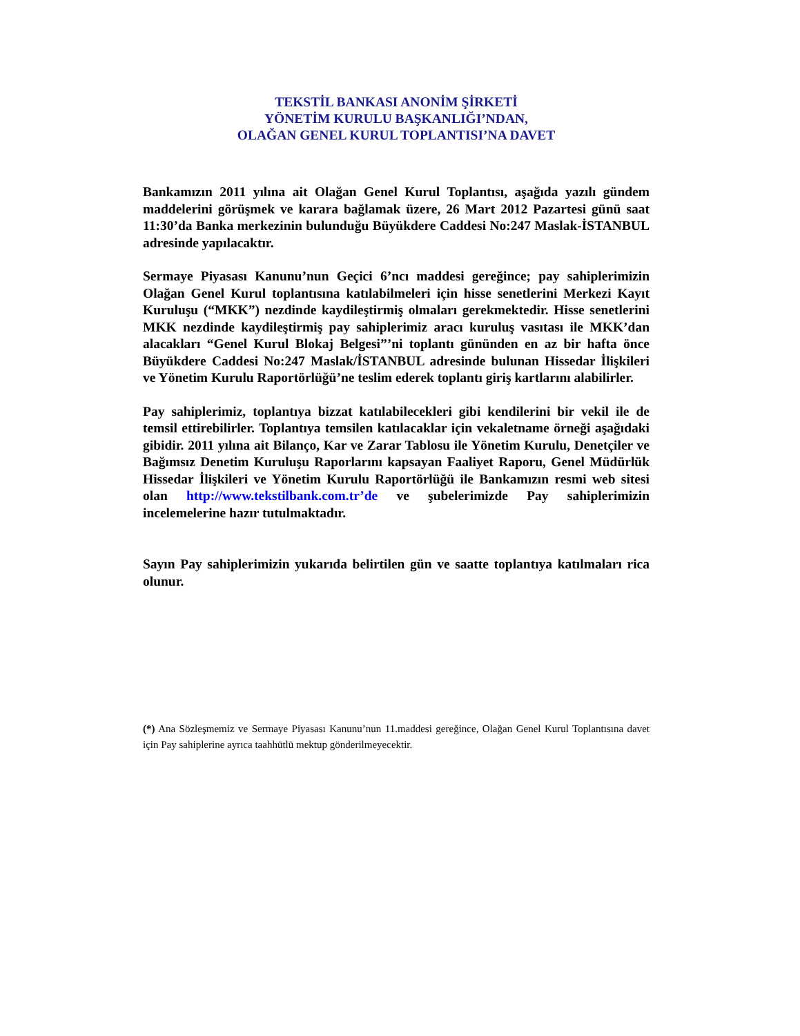TEKSTİL BANKASI ANONİM ŞİRKETİ
YÖNETİM KURULU BAŞKANLIĞI’NDAN,
OLAĞAN GENEL KURUL TOPLANTISI’NA DAVET
Bankamızın 2011 yılına ait Olağan Genel Kurul Toplantısı, aşağıda yazılı gündem maddelerini görüşmek ve karara bağlamak üzere, 26 Mart 2012 Pazartesi günü saat 11:30’da Banka merkezinin bulunduğu Büyükdere Caddesi No:247 Maslak-İSTANBUL adresinde yapılacaktır.
Sermaye Piyasası Kanunu’nun Geçici 6’ncı maddesi gereğince; pay sahiplerimizin Olağan Genel Kurul toplantısına katılabilmeleri için hisse senetlerini Merkezi Kayıt Kuruluşu (“MKK”) nezdinde kaydileştirmiş olmaları gerekmektedir. Hisse senetlerini MKK nezdinde kaydileştirmiş pay sahiplerimiz aracı kuruluş vasıtası ile MKK’dan alacakları “Genel Kurul Blokaj Belgesi”’ni toplantı gününden en az bir hafta önce Büyükdere Caddesi No:247 Maslak/İSTANBUL adresinde bulunan Hissedar İlişkileri ve Yönetim Kurulu Raportörlüğü’ne teslim ederek toplantı giriş kartlarını alabilirler.
Pay sahiplerimiz, toplantıya bizzat katılabilecekleri gibi kendilerini bir vekil ile de temsil ettirebilirler. Toplantıya temsilen katılacaklar için vekaletname örneği aşağıdaki gibidir. 2011 yılına ait Bilanço, Kar ve Zarar Tablosu ile Yönetim Kurulu, Denetçiler ve Bağımsız Denetim Kuruluşu Raporlarını kapsayan Faaliyet Raporu, Genel Müdürlük Hissedar İlişkileri ve Yönetim Kurulu Raportörlüğü ile Bankamızın resmi web sitesi olan http://www.tekstilbank.com.tr’de ve şubelerimizde Pay sahiplerimizin incelemelerine hazır tutulmaktadır.
Sayın Pay sahiplerimizin yukarıda belirtilen gün ve saatte toplantıya katılmaları rica olunur.
(*) Ana Sözleşmemiz ve Sermaye Piyasası Kanunu’nun 11.maddesi gereğince, Olağan Genel Kurul Toplantısına davet için Pay sahiplerine ayrıca taahhütlü mektup gönderilmeyecektir.